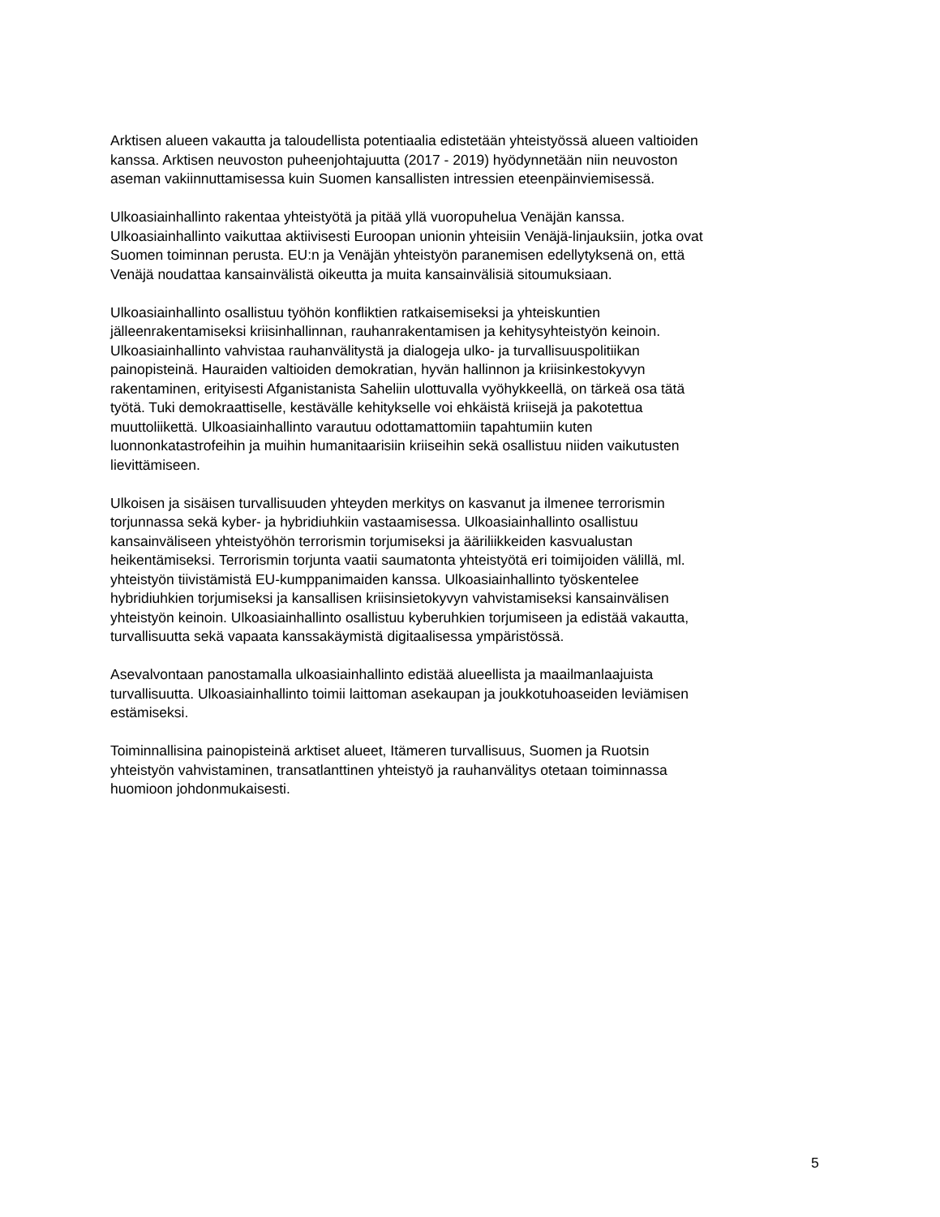Arktisen alueen vakautta ja taloudellista potentiaalia edistetään yhteistyössä alueen valtioiden
kanssa. Arktisen neuvoston puheenjohtajuutta (2017 - 2019) hyödynnetään niin neuvoston
aseman vakiinnuttamisessa kuin Suomen kansallisten intressien eteenpäinviemisessä.
Ulkoasiainhallinto rakentaa yhteistyötä ja pitää yllä vuoropuhelua Venäjän kanssa.
Ulkoasiainhallinto vaikuttaa aktiivisesti Euroopan unionin yhteisiin Venäjä-linjauksiin, jotka ovat
Suomen toiminnan perusta. EU:n ja Venäjän yhteistyön paranemisen edellytyksenä on, että
Venäjä noudattaa kansainvälistä oikeutta ja muita kansainvälisiä sitoumuksiaan.
Ulkoasiainhallinto osallistuu työhön konfliktien ratkaisemiseksi ja yhteiskuntien
jälleenrakentamiseksi kriisinhallinnan, rauhanrakentamisen ja kehitysyhteistyön keinoin.
Ulkoasiainhallinto vahvistaa rauhanvälitystä ja dialogeja ulko- ja turvallisuuspolitiikan
painopisteinä. Hauraiden valtioiden demokratian, hyvän hallinnon ja kriisinkestokyvyn
rakentaminen, erityisesti Afganistanista Saheliin ulottuvalla vyöhykkeellä, on tärkeä osa tätä
työtä. Tuki demokraattiselle, kestävälle kehitykselle voi ehkäistä kriisejä ja pakotettua
muuttoliikettä. Ulkoasiainhallinto varautuu odottamattomiin tapahtumiin kuten
luonnonkatastrofeihin ja muihin humanitaarisiin kriiseihin sekä osallistuu niiden vaikutusten
lievittämiseen.
Ulkoisen ja sisäisen turvallisuuden yhteyden merkitys on kasvanut ja ilmenee terrorismin
torjunnassa sekä kyber- ja hybridiuhkiin vastaamisessa. Ulkoasiainhallinto osallistuu
kansainväliseen yhteistyöhön terrorismin torjumiseksi ja ääriliikkeiden kasvualustan
heikentämiseksi. Terrorismin torjunta vaatii saumatonta yhteistyötä eri toimijoiden välillä, ml.
yhteistyön tiivistämistä EU-kumppanimaiden kanssa. Ulkoasiainhallinto työskentelee
hybridiuhkien torjumiseksi ja kansallisen kriisinsietokyvyn vahvistamiseksi kansainvälisen
yhteistyön keinoin. Ulkoasiainhallinto osallistuu kyberuhkien torjumiseen ja edistää vakautta,
turvallisuutta sekä vapaata kanssakäymistä digitaalisessa ympäristössä.
Asevalvontaan panostamalla ulkoasiainhallinto edistää alueellista ja maailmanlaajuista
turvallisuutta. Ulkoasiainhallinto toimii laittoman asekaupan ja joukkotuhoaseiden leviämisen
estämiseksi.
Toiminnallisina painopisteinä arktiset alueet, Itämeren turvallisuus, Suomen ja Ruotsin
yhteistyön vahvistaminen, transatlanttinen yhteistyö ja rauhanvälitys otetaan toiminnassa
huomioon johdonmukaisesti.
5